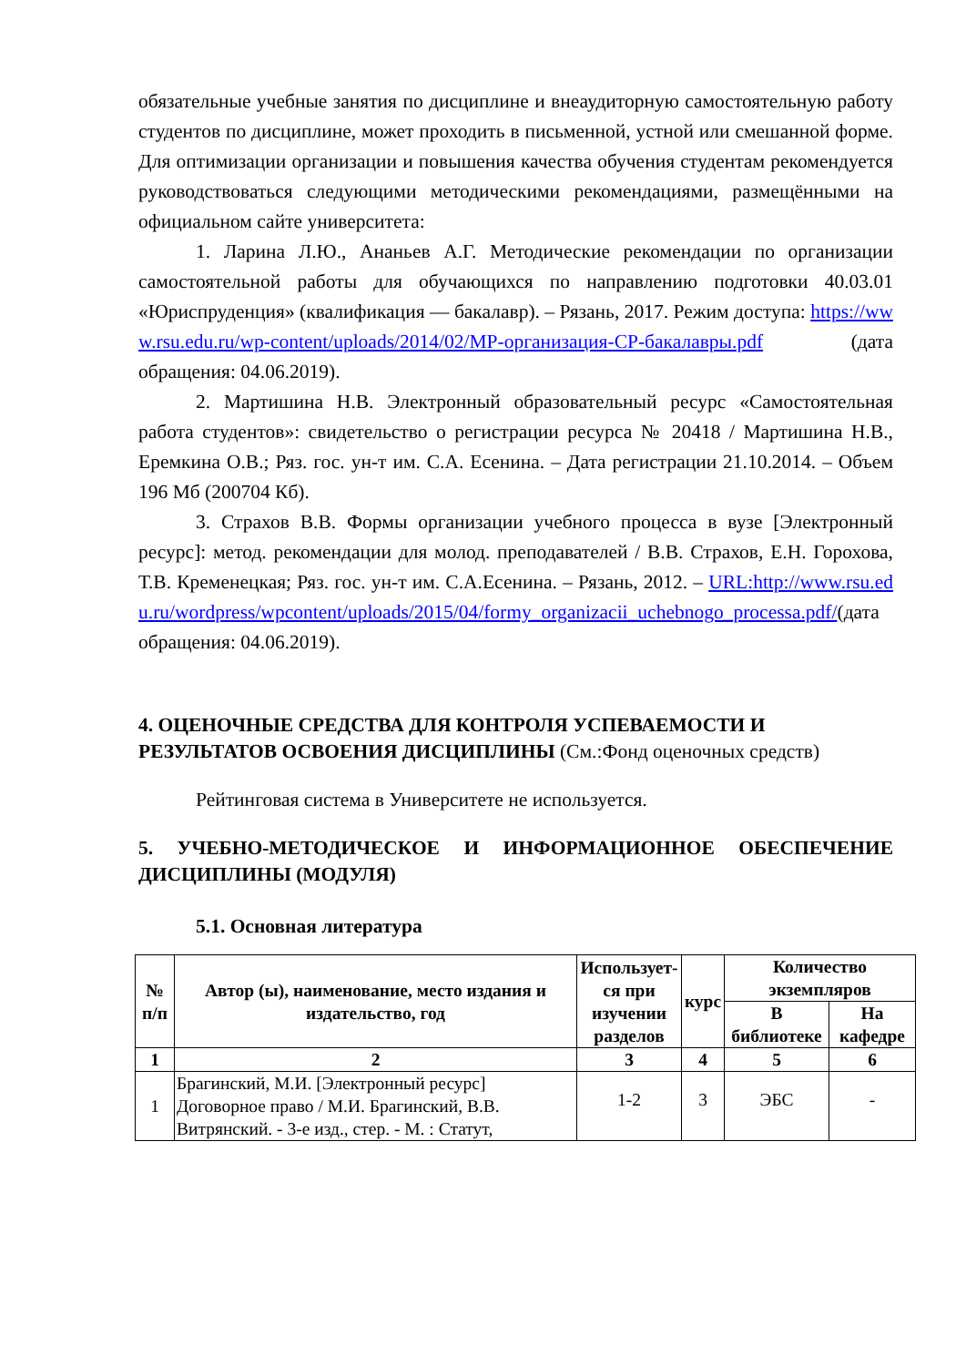обязательные учебные занятия по дисциплине и внеаудиторную самостоятельную работу студентов по дисциплине, может проходить в письменной, устной или смешанной форме. Для оптимизации организации и повышения качества обучения студентам рекомендуется руководствоваться следующими методическими рекомендациями, размещёнными на официальном сайте университета:
1. Ларина Л.Ю., Ананьев А.Г. Методические рекомендации по организации самостоятельной работы для обучающихся по направлению подготовки 40.03.01 «Юриспруденция» (квалификация — бакалавр). – Рязань, 2017. Режим доступа: https://www.rsu.edu.ru/wp-content/uploads/2014/02/МР-организация-СР-бакалавры.pdf (дата обращения: 04.06.2019).
2. Мартишина Н.В. Электронный образовательный ресурс «Самостоятельная работа студентов»: свидетельство о регистрации ресурса № 20418 / Мартишина Н.В., Еремкина О.В.; Ряз. гос. ун-т им. С.А. Есенина. – Дата регистрации 21.10.2014. – Объем 196 Мб (200704 Кб).
3. Страхов В.В. Формы организации учебного процесса в вузе [Электронный ресурс]: метод. рекомендации для молод. преподавателей / В.В. Страхов, Е.Н. Горохова, Т.В. Кременецкая; Ряз. гос. ун-т им. С.А.Есенина. – Рязань, 2012. – URL:http://www.rsu.edu.ru/wordpress/wpcontent/uploads/2015/04/formy_organizacii_uchebnogo_processa.pdf/(дата обращения: 04.06.2019).
4. ОЦЕНОЧНЫЕ СРЕДСТВА ДЛЯ КОНТРОЛЯ УСПЕВАЕМОСТИ И РЕЗУЛЬТАТОВ ОСВОЕНИЯ ДИСЦИПЛИНЫ (См.:Фонд оценочных средств)
Рейтинговая система в Университете не используется.
5. УЧЕБНО-МЕТОДИЧЕСКОЕ И ИНФОРМАЦИОННОЕ ОБЕСПЕЧЕНИЕ ДИСЦИПЛИНЫ (МОДУЛЯ)
5.1. Основная литература
| № п/п | Автор (ы), наименование, место издания и издательство, год | Использует­ся при изучении разделов | курс | Количество экземпляров | |
| --- | --- | --- | --- | --- | --- |
| | | | | В библиотеке | На кафедре |
| 1 | 2 | 3 | 4 | 5 | 6 |
| 1 | Брагинский, М.И. [Электронный ресурс] Договорное право / М.И. Брагинский, В.В. Витрянский. - 3-е изд., стер. - М. : Статут, | 1-2 | 3 | ЭБС | - |